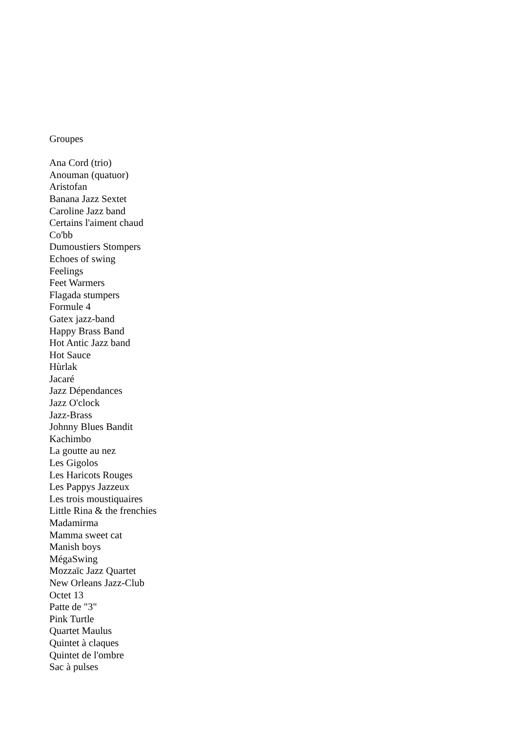Groupes
Ana Cord (trio)
Anouman (quatuor)
Aristofan
Banana Jazz Sextet
Caroline Jazz band
Certains l'aiment chaud
Co'bb
Dumoustiers Stompers
Echoes of swing
Feelings
Feet Warmers
Flagada stumpers
Formule 4
Gatex jazz-band
Happy Brass Band
Hot Antic Jazz band
Hot Sauce
Hùrlak
Jacaré
Jazz Dépendances
Jazz O'clock
Jazz-Brass
Johnny Blues Bandit
Kachimbo
La goutte au nez
Les Gigolos
Les Haricots Rouges
Les Pappys Jazzeux
Les trois moustiquaires
Little Rina & the frenchies
Madamirma
Mamma sweet cat
Manish boys
MégaSwing
Mozzaïc Jazz Quartet
New Orleans Jazz-Club
Octet 13
Patte de "3"
Pink Turtle
Quartet Maulus
Quintet à claques
Quintet de l'ombre
Sac à pulses